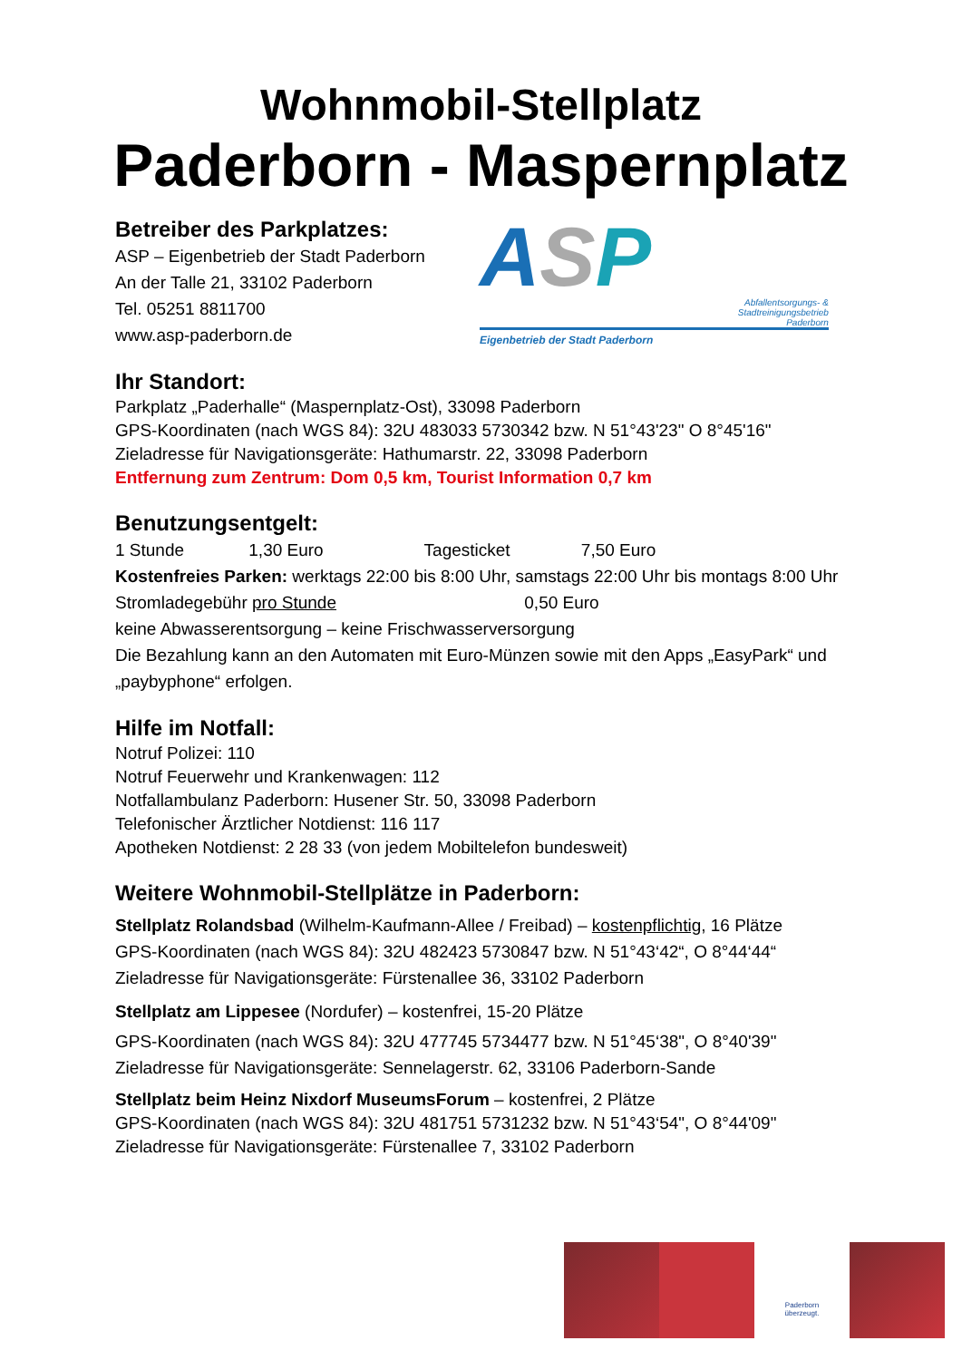Wohnmobil-Stellplatz
Paderborn - Maspernplatz
Betreiber des Parkplatzes:
ASP – Eigenbetrieb der Stadt Paderborn
An der Talle 21, 33102 Paderborn
Tel. 05251 8811700
www.asp-paderborn.de
ASP
Abfallentsorgungs- &
Stadtreinigungsbetrieb
Paderborn
Eigenbetrieb der Stadt Paderborn
Ihr Standort:
Parkplatz „Paderhalle“ (Maspernplatz-Ost), 33098 Paderborn
GPS-Koordinaten (nach WGS 84): 32U 483033 5730342 bzw. N 51°43'23" O 8°45'16"
Zieladresse für Navigationsgeräte: Hathumarstr. 22, 33098 Paderborn
Entfernung zum Zentrum: Dom 0,5 km, Tourist Information 0,7 km
Benutzungsentgelt:
1 Stunde 1,30 Euro Tagesticket 7,50 Euro
Kostenfreies Parken: werktags 22:00 bis 8:00 Uhr, samstags 22:00 Uhr bis montags 8:00 Uhr
Stromladegebühr pro Stunde 0,50 Euro
keine Abwasserentsorgung – keine Frischwasserversorgung
Die Bezahlung kann an den Automaten mit Euro-Münzen sowie mit den Apps „EasyPark“ und „paybyphone“ erfolgen.
Hilfe im Notfall:
Notruf Polizei: 110
Notruf Feuerwehr und Krankenwagen: 112
Notfallambulanz Paderborn: Husener Str. 50, 33098 Paderborn
Telefonischer Ärztlicher Notdienst: 116 117
Apotheken Notdienst: 2 28 33 (von jedem Mobiltelefon bundesweit)
Weitere Wohnmobil-Stellplätze in Paderborn:
Stellplatz Rolandsbad (Wilhelm-Kaufmann-Allee / Freibad) – kostenpflichtig, 16 Plätze
GPS-Koordinaten (nach WGS 84): 32U 482423 5730847 bzw. N 51°43‘42“, O 8°44‘44“
Zieladresse für Navigationsgeräte: Fürstenallee 36, 33102 Paderborn
Stellplatz am Lippesee (Nordufer) – kostenfrei, 15-20 Plätze
GPS-Koordinaten (nach WGS 84): 32U 477745 5734477 bzw. N 51°45‘38", O 8°40'39"
Zieladresse für Navigationsgeräte: Sennelagerstr. 62, 33106 Paderborn-Sande
Stellplatz beim Heinz Nixdorf MuseumsForum – kostenfrei, 2 Plätze
GPS-Koordinaten (nach WGS 84): 32U 481751 5731232 bzw. N 51°43‘54", O 8°44'09"
Zieladresse für Navigationsgeräte: Fürstenallee 7, 33102 Paderborn
Paderborn
überzeugt.